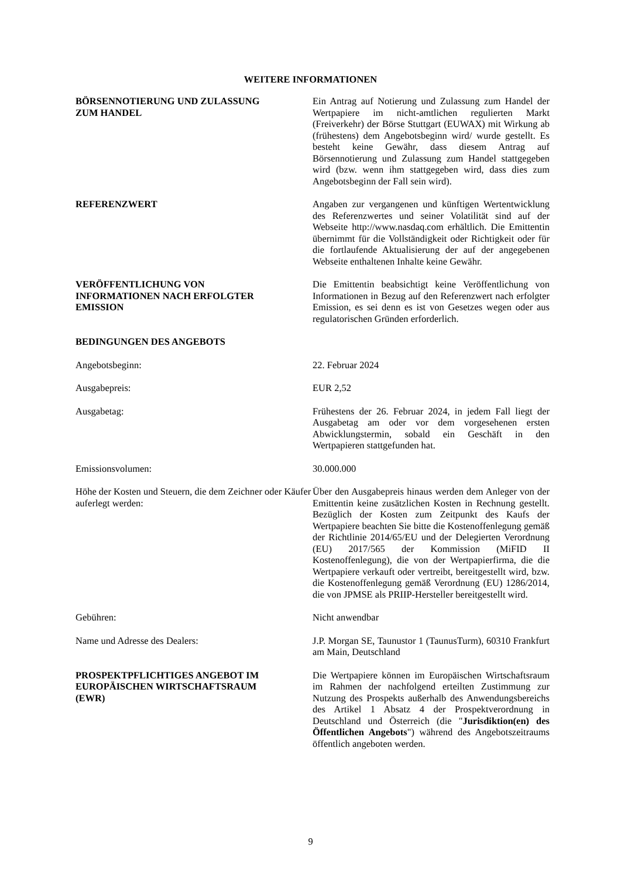WEITERE INFORMATIONEN
BÖRSENNOTIERUNG UND ZULASSUNG
ZUM HANDEL
Ein Antrag auf Notierung und Zulassung zum Handel der Wertpapiere im nicht-amtlichen regulierten Markt (Freiverkehr) der Börse Stuttgart (EUWAX) mit Wirkung ab (frühestens) dem Angebotsbeginn wird/ wurde gestellt. Es besteht keine Gewähr, dass diesem Antrag auf Börsennotierung und Zulassung zum Handel stattgegeben wird (bzw. wenn ihm stattgegeben wird, dass dies zum Angebotsbeginn der Fall sein wird).
REFERENZWERT Angaben zur vergangenen und künftigen Wertentwicklung des Referenzwertes und seiner Volatilität sind auf der Webseite http://www.nasdaq.com erhältlich. Die Emittentin übernimmt für die Vollständigkeit oder Richtigkeit oder für die fortlaufende Aktualisierung der auf der angegebenen Webseite enthaltenen Inhalte keine Gewähr.
VERÖFFENTLICHUNG VON
INFORMATIONEN NACH ERFOLGTER
EMISSION
Die Emittentin beabsichtigt keine Veröffentlichung von Informationen in Bezug auf den Referenzwert nach erfolgter Emission, es sei denn es ist von Gesetzes wegen oder aus regulatorischen Gründen erforderlich.
BEDINGUNGEN DES ANGEBOTS
Angebotsbeginn: 22. Februar 2024
Ausgabepreis: EUR 2,52
Ausgabetag: Frühestens der 26. Februar 2024, in jedem Fall liegt der Ausgabetag am oder vor dem vorgesehenen ersten Abwicklungstermin, sobald ein Geschäft in den Wertpapieren stattgefunden hat.
Emissionsvolumen: 30.000.000
Höhe der Kosten und Steuern, die dem Zeichner oder Käufer auferlegt werden:
Über den Ausgabepreis hinaus werden dem Anleger von der Emittentin keine zusätzlichen Kosten in Rechnung gestellt. Bezüglich der Kosten zum Zeitpunkt des Kaufs der Wertpapiere beachten Sie bitte die Kostenoffenlegung gemäß der Richtlinie 2014/65/EU und der Delegierten Verordnung (EU) 2017/565 der Kommission (MiFID II Kostenoffenlegung), die von der Wertpapierfirma, die die Wertpapiere verkauft oder vertreibt, bereitgestellt wird, bzw. die Kostenoffenlegung gemäß Verordnung (EU) 1286/2014, die von JPMSE als PRIIP-Hersteller bereitgestellt wird.
Gebühren: Nicht anwendbar
Name und Adresse des Dealers: J.P. Morgan SE, Taunustor 1 (TaunusTurm), 60310 Frankfurt am Main, Deutschland
PROSPEKTPFLICHTIGES ANGEBOT IM
EUROPÄISCHEN WIRTSCHAFTSRAUM
(EWR)
Die Wertpapiere können im Europäischen Wirtschaftsraum im Rahmen der nachfolgend erteilten Zustimmung zur Nutzung des Prospekts außerhalb des Anwendungsbereichs des Artikel 1 Absatz 4 der Prospektverordnung in Deutschland und Österreich (die "Jurisdiktion(en) des Öffentlichen Angebots") während des Angebotszeitraums öffentlich angeboten werden.
9